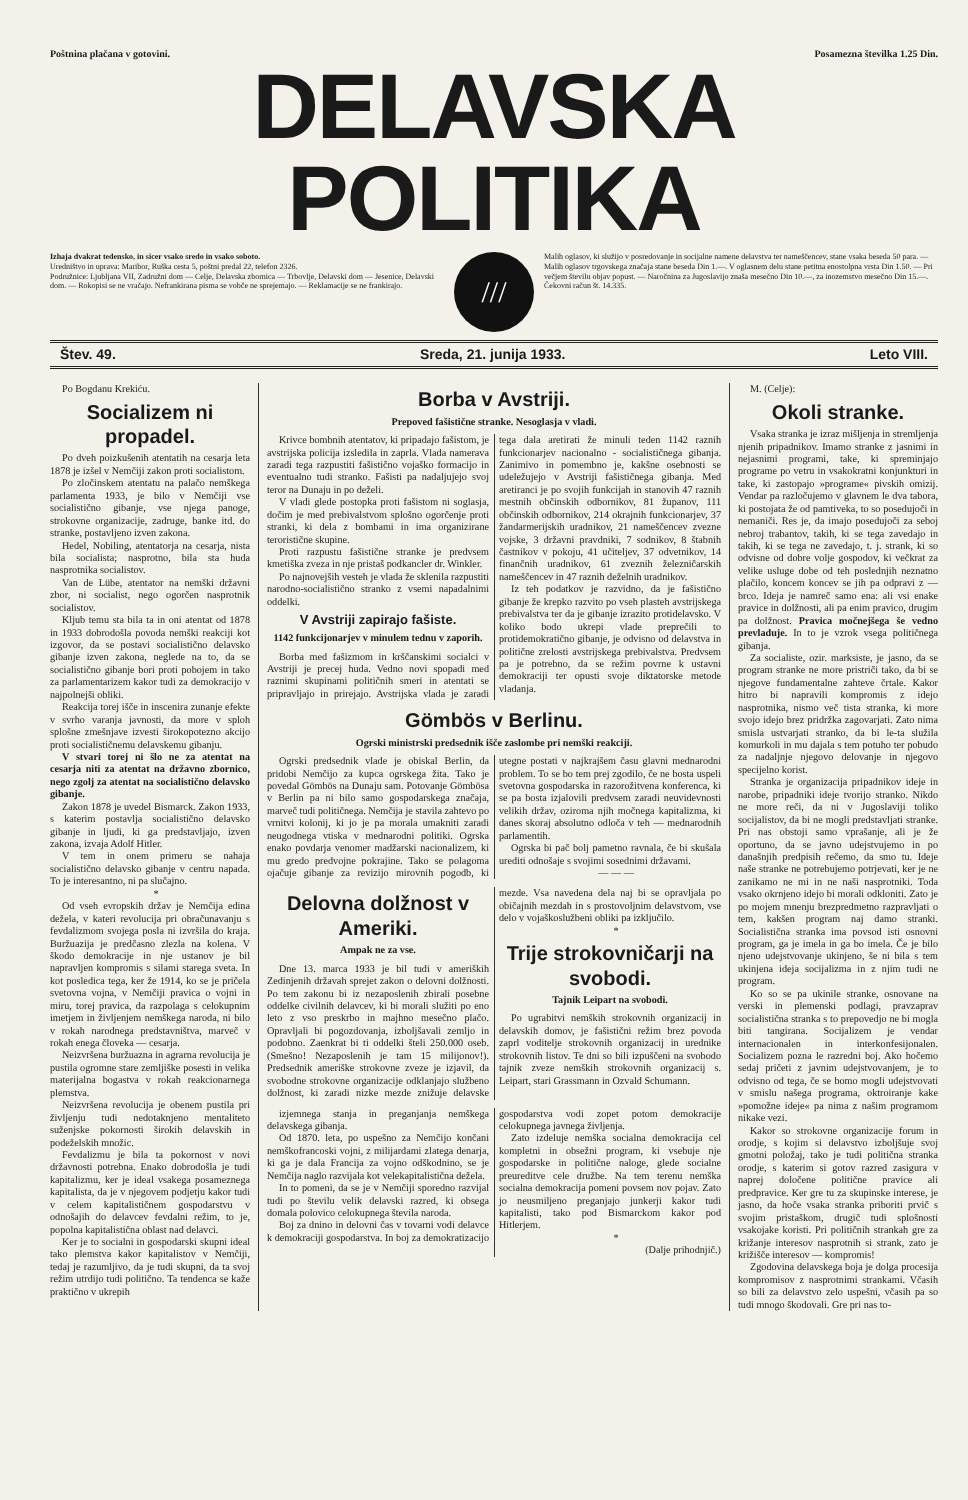Poštnina plačana v gotovini. Posamezna številka 1.25 Din.
DELAVSKA POLITIKA
Izhaja dvakrat tedensko, in sicer vsako sredo in vsako soboto.
Uredništvo in uprava: Maribor, Ruška cesta 5, poštni predal 22, telefon 2326.
Podružnice: Ljubljana VII, Zadružni dom — Celje, Delavska zbornica — Trbovlje, Delavski dom — Jesenice, Delavski dom. — Rokopisi se ne vračajo. Nefrankirana pisma se vobče ne sprejemajo. — Reklamacije se ne frankirajo.
///
Malih oglasov, ki služijo v posredovanje in socijalne namene delavstva ter nameščencev, stane vsaka beseda 50 para. — Malih oglasov trgovskega značaja stane beseda Din 1.—. V oglasnem delu stane petitna enostolpna vrsta Din 1.50. — Pri večjem številu objav popust. — Naročnina za Jugoslavijo znaša mesečno Din 10.—, za inozemstvo mesečno Din 15.—. Čekovni račun št. 14.335.
Štev. 49. Sreda, 21. junija 1933. Leto VIII.
Po Bogdanu Krekiću.
Socializem ni propadel.
Po dveh poizkušenih atentatih na cesarja leta 1878 je izšel v Nemčiji zakon proti socialistom.
Po zločinskem atentatu na palačo nemškega parlamenta 1933, je bilo v Nemčiji vse socialistično gibanje, vse njega panoge, strokovne organizacije, zadruge, banke itd. do stranke, postavljeno izven zakona.
Hedel, Nobiling, atentatorja na cesarja, nista bila socialista; nasprotno, bila sta huda nasprotnika socialistov.
Van de Lübe, atentator na nemški državni zbor, ni socialist, nego ogorčen nasprotnik socialistov.
Kljub temu sta bila ta in oni atentat od 1878 in 1933 dobrodošla povoda nemški reakciji kot izgovor, da se postavi socialistično delavsko gibanje izven zakona, neglede na to, da se socialistično gibanje bori proti pobojem in tako za parlamentarizem kakor tudi za demokracijo v najpolnejši obliki.
Reakcija torej išče in inscenira zunanje efekte v svrho varanja javnosti, da more v sploh splošne zmešnjave izvesti širokopotezno akcijo proti socialističnemu delavskemu gibanju.
V stvari torej ni šlo ne za atentat na cesarja niti za atentat na državno zbornico, nego zgolj za atentat na socialistično delavsko gibanje.
Zakon 1878 je uvedel Bismarck. Zakon 1933, s katerim postavlja socialistično delavsko gibanje in ljudi, ki ga predstavljajo, izven zakona, izvaja Adolf Hitler.
V tem in onem primeru se nahaja socialistično delavsko gibanje v centru napada. To je interesantno, ni pa slučajno.
*
Od vseh evropskih držav je Nemčija edina dežela, v kateri revolucija pri obračunavanju s fevdalizmom svojega posla ni izvršila do kraja. Buržuazija je predčasno zlezla na kolena. V škodo demokracije in nje ustanov je bil napravljen kompromis s silami starega sveta. In kot posledica tega, ker že 1914, ko se je pričela svetovna vojna, v Nemčiji pravica o vojni in miru, torej pravica, da razpolaga s celokupnim imetjem in življenjem nemškega naroda, ni bilo v rokah narodnega predstavništva, marveč v rokah enega človeka — cesarja.
Neizvršena buržuazna in agrarna revolucija je pustila ogromne stare zemljiške posesti in velika materijalna bogastva v rokah reakcionarnega plemstva.
Neizvršena revolucija je obenem pustila pri življenju tudi nedotaknjeno mentaliteto suženjske pokornosti širokih delavskih in podeželskih množic.
Fevdalizmu je bila ta pokornost v novi državnosti potrebna. Enako dobrodošla je tudi kapitalizmu, ker je ideal vsakega posameznega kapitalista, da je v njegovem podjetju kakor tudi v celem kapitalističnem gospodarstvu v odnošajih do delavcev fevdalni režim, to je, popolna kapitalistična oblast nad delavci.
Ker je to socialni in gospodarski skupni ideal tako plemstva kakor kapitalistov v Nemčiji, tedaj je razumljivo, da je tudi skupni, da ta svoj režim utrdijo tudi politično. Ta tendenca se kaže praktično v ukrepih
Borba v Avstriji.
Prepoved fašistične stranke. Nesoglasja v vladi.
Krivce bombnih atentatov, ki pripadajo fašistom, je avstrijska policija izsledila in zaprla. Vlada namerava zaradi tega razpustiti fašistično vojaško formacijo in eventualno tudi stranko. Fašisti pa nadaljujejo svoj teror na Dunaju in po deželi.
V vladi glede postopka proti fašistom ni soglasja, dočim je med prebivalstvom splošno ogorčenje proti stranki, ki dela z bombami in ima organizirane teroristične skupine.
Proti razpustu fašistične stranke je predvsem kmetiška zveza in nje pristaš podkancler dr. Winkler.
Po najnovejših vesteh je vlada že sklenila razpustiti narodno-socialistično stranko z vsemi napadalnimi oddelki.
V Avstriji zapirajo fašiste.
1142 funkcijonarjev v minulem tednu v zaporih.
Borba med fašizmom in krščanskimi socialci v Avstriji je precej huda. Vedno novi spopadi med raznimi skupinami političnih smeri in atentati se pripravljajo in prirejajo. Avstrijska vlada je zaradi tega dala aretirati že minuli teden 1142 raznih funkcionarjev nacionalno - socialističnega gibanja. Zanimivo in pomembno je, kakšne osebnosti se udeležujejo v Avstriji fašističnega gibanja. Med aretiranci je po svojih funkcijah in stanovih 47 raznih mestnih občinskih odbornikov, 81 županov, 111 občinskih odbornikov, 214 okrajnih funkcionarjev, 37 žandarmerijskih uradnikov, 21 nameščencev zvezne vojske, 3 državni pravdniki, 7 sodnikov, 8 štabnih častnikov v pokoju, 41 učiteljev, 37 odvetnikov, 14 finančnih uradnikov, 61 zveznih železničarskih nameščencev in 47 raznih deželnih uradnikov.
Iz teh podatkov je razvidno, da je fašistično gibanje že krepko razvito po vseh plasteh avstrijskega prebivalstva ter da je gibanje izrazito protidelavsko. V koliko bodo ukrepi vlade preprečili to protidemokratično gibanje, je odvisno od delavstva in politične zrelosti avstrijskega prebivalstva. Predvsem pa je potrebno, da se režim povrne k ustavni demokraciji ter opusti svoje diktatorske metode vladanja.
Gömbös v Berlinu.
Ogrski ministrski predsednik išče zaslombe pri nemški reakciji.
Ogrski predsednik vlade je obiskal Berlin, da pridobi Nemčijo za kupca ogrskega žita. Tako je povedal Gömbös na Dunaju sam. Potovanje Gömbösa v Berlin pa ni bilo samo gospodarskega značaja, marveč tudi političnega. Nemčija je stavila zahtevo po vrnitvi kolonij, ki jo je pa morala umakniti zaradi neugodnega vtiska v mednarodni politiki. Ogrska enako povdarja venomer madžarski nacionalizem, ki mu gredo predvojne pokrajine. Tako se polagoma ojačuje gibanje za revizijo mirovnih pogodb, ki utegne postati v najkrajšem času glavni mednarodni problem. To se bo tem prej zgodilo, če ne bosta uspeli svetovna gospodarska in razorožitvena konferenca, ki se pa bosta izjalovili predvsem zaradi neuvidevnosti velikih držav, oziroma njih močnega kapitalizma, ki danes skoraj absolutno odloča v teh — mednarodnih parlamentih.
Ogrska bi pač bolj pametno ravnala, če bi skušala urediti odnošaje s svojimi sosednimi državami.
— — —
Delovna dolžnost v Ameriki.
Ampak ne za vse.
Dne 13. marca 1933 je bil tudi v ameriških Zedinjenih državah sprejet zakon o delovni dolžnosti. Po tem zakonu bi iz nezaposlenih zbirali posebne oddelke civilnih delavcev, ki bi morali služiti po eno leto z vso preskrbo in majhno mesečno plačo. Opravljali bi pogozdovanja, izboljšavali zemljo in podobno. Zaenkrat bi ti oddelki šteli 250.000 oseb. (Smešno! Nezaposlenih je tam 15 milijonov!). Predsednik ameriške strokovne zveze je izjavil, da svobodne strokovne organizacije odklanjajo službeno dolžnost, ki zaradi nizke mezde znižuje delavske mezde. Vsa navedena dela naj bi se opravljala po običajnih mezdah in s prostovoljnim delavstvom, vse delo v vojaškoslužbeni obliki pa izključilo.
*
Trije strokovničarji na svobodi.
Tajnik Leipart na svobodi.
Po ugrabitvi nemških strokovnih organizacij in delavskih domov, je fašistični režim brez povoda zaprl voditelje strokovnih organizacij in urednike strokovnih listov. Te dni so bili izpuščeni na svobodo tajnik zveze nemških strokovnih organizacij s. Leipart, stari Grassmann in Ozvald Schumann.
izjemnega stanja in preganjanja nemškega delavskega gibanja.
Od 1870. leta, po uspešno za Nemčijo končani nemškofrancoski vojni, z milijardami zlatega denarja, ki ga je dala Francija za vojno odškodnino, se je Nemčija naglo razvijala kot velekapitalistična dežela.
In to pomeni, da se je v Nemčiji sporedno razvijal tudi po številu velik delavski razred, ki obsega domala polovico celokupnega števila naroda.
Boj za dnino in delovni čas v tovarni vodi delavce k demokraciji gospodarstva. In boj za demokratizacijo gospodarstva vodi zopet potom demokracije celokupnega javnega življenja.
Zato izdeluje nemška socialna demokracija cel kompletni in obsežni program, ki vsebuje nje gospodarske in politične naloge, glede socialne preureditve cele družbe. Na tem terenu nemška socialna demokracija pomeni povsem nov pojav. Zato jo neusmiljeno preganjajo junkerji kakor tudi kapitalisti, tako pod Bismarckom kakor pod Hitlerjem.
*
(Dalje prihodnjič.)
M. (Celje):
Okoli stranke.
Vsaka stranka je izraz mišljenja in stremljenja njenih pripadnikov. Imamo stranke z jasnimi in nejasnimi programi, take, ki spreminjajo programe po vetru in vsakokratni konjunkturi in take, ki zastopajo »programe« pivskih omizij. Vendar pa razločujemo v glavnem le dva tabora, ki postojata že od pamtiveka, to so posedujoči in nemaniči. Res je, da imajo posedujoči za seboj nebroj trabantov, takih, ki se tega zavedajo in takih, ki se tega ne zavedajo, t. j. strank, ki so odvisne od dobre volje gospodov, ki večkrat za velike usluge dobe od teh poslednjih neznatno plačilo, koncem koncev se jih pa odpravi z — brco. Ideja je namreč samo ena: ali vsi enake pravice in dolžnosti, ali pa enim pravico, drugim pa dolžnost. Pravica močnejšega še vedno prevladuje. In to je vzrok vsega političnega gibanja.
Za socialiste, ozir. marksiste, je jasno, da se program stranke ne more pristriči tako, da bi se njegove fundamentalne zahteve črtale. Kakor hitro bi napravili kompromis z idejo nasprotnika, nismo več tista stranka, ki more svojo idejo brez pridržka zagovarjati. Zato nima smisla ustvarjati stranko, da bi le-ta služila komurkoli in mu dajala s tem potuho ter pobudo za nadaljnje njegovo delovanje in njegovo specijelno korist.
Stranka je organizacija pripadnikov ideje in narobe, pripadniki ideje tvorijo stranko. Nikdo ne more reči, da ni v Jugoslaviji toliko socijalistov, da bi ne mogli predstavljati stranke. Pri nas obstoji samo vprašanje, ali je že oportuno, da se javno udejstvujemo in po današnjih predpisih rečemo, da smo tu. Ideje naše stranke ne potrebujemo potrjevati, ker je ne zanikamo ne mi in ne naši nasprotniki. Toda vsako okrnjeno idejo bi morali odkloniti. Zato je po mojem mnenju brezpredmetno razpravljati o tem, kakšen program naj damo stranki. Socialistična stranka ima povsod isti osnovni program, ga je imela in ga bo imela. Če je bilo njeno udejstvovanje ukinjeno, še ni bila s tem ukinjena ideja socijalizma in z njim tudi ne program.
Ko so se pa ukinile stranke, osnovane na verski in plemenski podlagi, pravzaprav socialistična stranka s to prepovedjo ne bi mogla biti tangirana. Socijalizem je vendar internacionalen in interkonfesijonalen. Socializem pozna le razredni boj. Ako hočemo sedaj pričeti z javnim udejstvovanjem, je to odvisno od tega, če se bomo mogli udejstvovati v smislu našega programa, oktroiranje kake »pomožne ideje« pa nima z našim programom nikake vezi.
Kakor so strokovne organizacije forum in orodje, s kojim si delavstvo izboljšuje svoj gmotni položaj, tako je tudi politična stranka orodje, s katerim si gotov razred zasigura v naprej določene politične pravice ali predpravice. Ker gre tu za skupinske interese, je jasno, da hoče vsaka stranka priboriti prvič s svojim pristaškom, drugič tudi splošnosti vsakojake koristi. Pri političnih strankah gre za križanje interesov nasprotnih si strank, zato je križišče interesov — kompromis!
Zgodovina delavskega boja je dolga procesija kompromisov z nasprotnimi strankami. Včasih so bili za delavstvo zelo uspešni, včasih pa so tudi mnogo škodovali. Gre pri nas to-